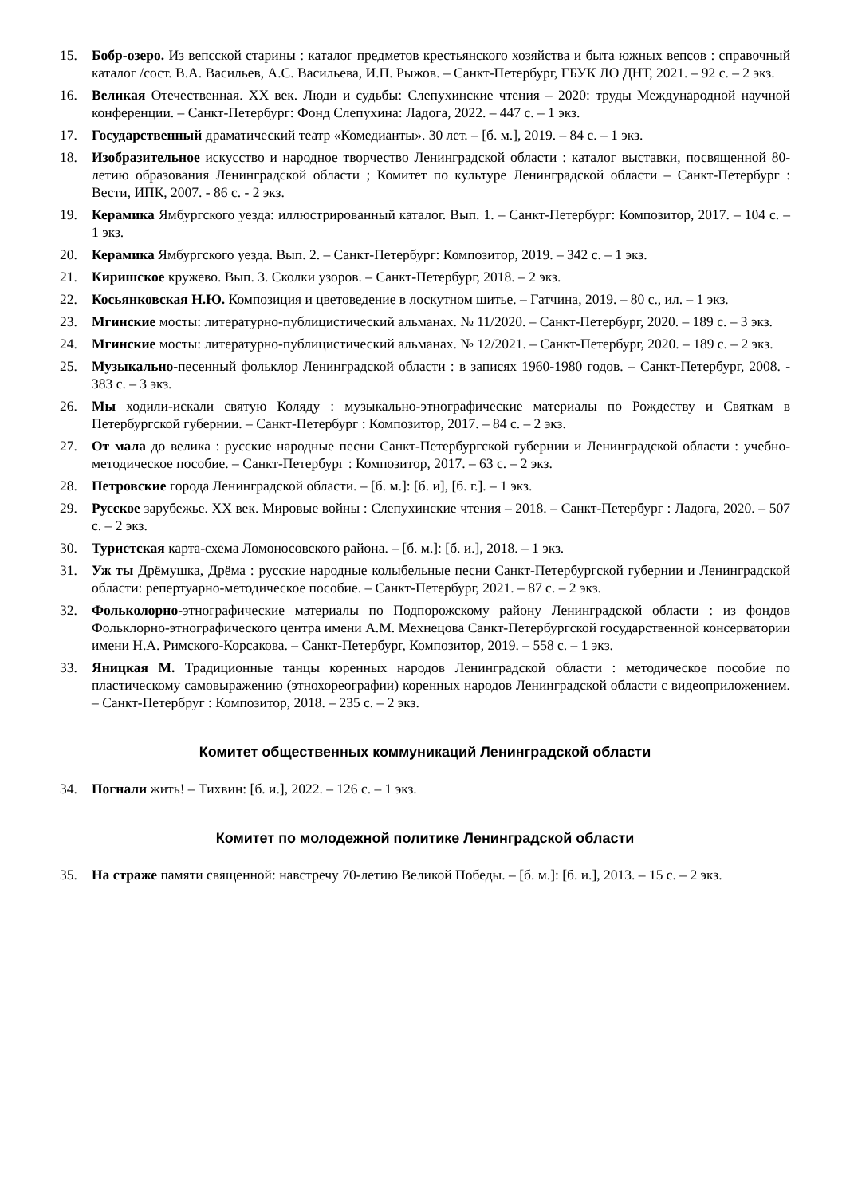15. Бобр-озеро. Из вепсской старины : каталог предметов крестьянского хозяйства и быта южных вепсов : справочный каталог /сост. В.А. Васильев, А.С. Васильева, И.П. Рыжов. – Санкт-Петербург, ГБУК ЛО ДНТ, 2021. – 92 с. – 2 экз.
16. Великая Отечественная. XX век. Люди и судьбы: Слепухинские чтения – 2020: труды Международной научной конференции. – Санкт-Петербург: Фонд Слепухина: Ладога, 2022. – 447 с. – 1 экз.
17. Государственный драматический театр «Комедианты». 30 лет. – [б. м.], 2019. – 84 с. – 1 экз.
18. Изобразительное искусство и народное творчество Ленинградской области : каталог выставки, посвященной 80-летию образования Ленинградской области ; Комитет по культуре Ленинградской области – Санкт-Петербург : Вести, ИПК, 2007. - 86 с. - 2 экз.
19. Керамика Ямбургского уезда: иллюстрированный каталог. Вып. 1. – Санкт-Петербург: Композитор, 2017. – 104 с. – 1 экз.
20. Керамика Ямбургского уезда. Вып. 2. – Санкт-Петербург: Композитор, 2019. – 342 с. – 1 экз.
21. Киришское кружево. Вып. 3. Сколки узоров. – Санкт-Петербург, 2018. – 2 экз.
22. Косьянковская Н.Ю. Композиция и цветоведение в лоскутном шитье. – Гатчина, 2019. – 80 с., ил. – 1 экз.
23. Мгинские мосты: литературно-публицистический альманах. № 11/2020. – Санкт-Петербург, 2020. – 189 с. – 3 экз.
24. Мгинские мосты: литературно-публицистический альманах. № 12/2021. – Санкт-Петербург, 2020. – 189 с. – 2 экз.
25. Музыкально-песенный фольклор Ленинградской области : в записях 1960-1980 годов. – Санкт-Петербург, 2008. - 383 с. – 3 экз.
26. Мы ходили-искали святую Коляду : музыкально-этнографические материалы по Рождеству и Святкам в Петербургской губернии. – Санкт-Петербург : Композитор, 2017. – 84 с. – 2 экз.
27. От мала до велика : русские народные песни Санкт-Петербургской губернии и Ленинградской области : учебно-методическое пособие. – Санкт-Петербург : Композитор, 2017. – 63 с. – 2 экз.
28. Петровские города Ленинградской области. – [б. м.]: [б. и], [б. г.]. – 1 экз.
29. Русское зарубежье. XX век. Мировые войны : Слепухинские чтения – 2018. – Санкт-Петербург : Ладога, 2020. – 507 с. – 2 экз.
30. Туристская карта-схема Ломоносовского района. – [б. м.]: [б. и.], 2018. – 1 экз.
31. Уж ты Дрёмушка, Дрёма : русские народные колыбельные песни Санкт-Петербургской губернии и Ленинградской области: репертуарно-методическое пособие. – Санкт-Петербург, 2021. – 87 с. – 2 экз.
32. Фольколорно-этнографические материалы по Подпорожскому району Ленинградской области : из фондов Фольклорно-этнографического центра имени А.М. Мехнецова Санкт-Петербургской государственной консерватории имени Н.А. Римского-Корсакова. – Санкт-Петербург, Композитор, 2019. – 558 с. – 1 экз.
33. Яницкая М. Традиционные танцы коренных народов Ленинградской области : методическое пособие по пластическому самовыражению (этнохореографии) коренных народов Ленинградской области с видеоприложением. – Санкт-Петербруг : Композитор, 2018. – 235 с. – 2 экз.
Комитет общественных коммуникаций Ленинградской области
34. Погнали жить! – Тихвин: [б. и.], 2022. – 126 с. – 1 экз.
Комитет по молодежной политике Ленинградской области
35. На страже памяти священной: навстречу 70-летию Великой Победы. – [б. м.]: [б. и.], 2013. – 15 с. – 2 экз.